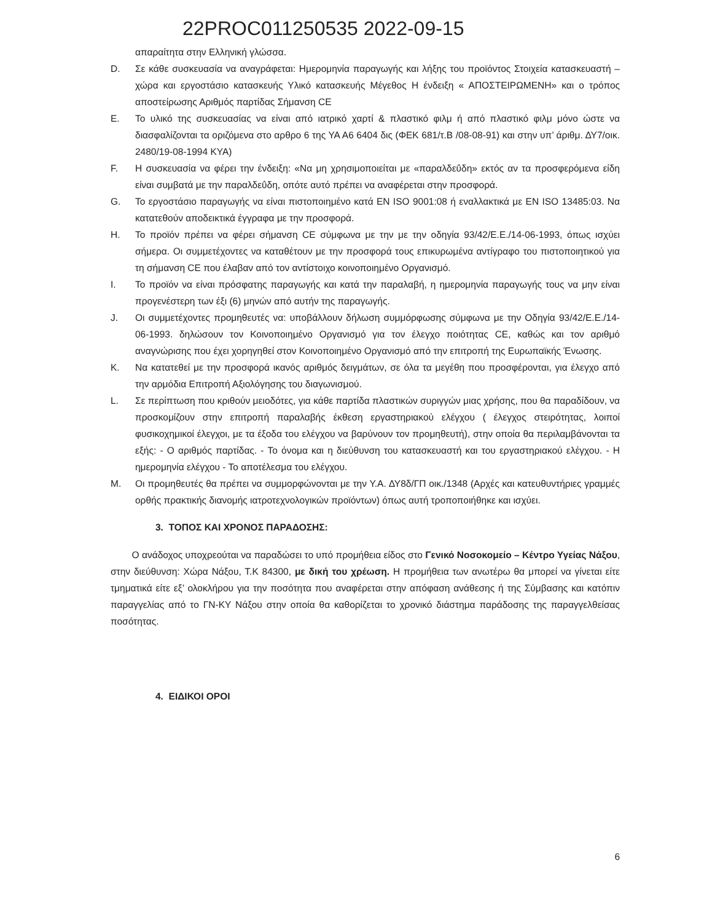22PROC011250535 2022-09-15
απαραίτητα στην Ελληνική γλώσσα.
D. Σε κάθε συσκευασία να αναγράφεται: Ημερομηνία παραγωγής και λήξης του προϊόντος Στοιχεία κατασκευαστή – χώρα και εργοστάσιο κατασκευής Υλικό κατασκευής Μέγεθος Η ένδειξη « ΑΠΟΣΤΕΙΡΩΜΕΝΗ» και ο τρόπος αποστείρωσης Αριθμός παρτίδας Σήμανση CE
E. Το υλικό της συσκευασίας να είναι από ιατρικό χαρτί & πλαστικό φιλμ ή από πλαστικό φιλμ μόνο ώστε να διασφαλίζονται τα οριζόμενα στο αρθρο 6 της ΥΑ Α6 6404 δις (ΦΕΚ 681/τ.Β /08-08-91) και στην υπ’ άριθμ. ΔΥ7/οικ. 2480/19-08-1994 ΚΥΑ)
F. Η συσκευασία να φέρει την ένδειξη: «Να μη χρησιμοποιείται με «παραλδεΰδη» εκτός αν τα προσφερόμενα είδη είναι συμβατά με την παραλδεΰδη, οπότε αυτό πρέπει να αναφέρεται στην προσφορά.
G. Το εργοστάσιο παραγωγής να είναι πιστοποιημένο κατά ΕΝ ISO 9001:08 ή εναλλακτικά με ΕΝ ISO 13485:03. Να κατατεθούν αποδεικτικά έγγραφα με την προσφορά.
H. Το προϊόν πρέπει να φέρει σήμανση CE σύμφωνα με την με την οδηγία 93/42/Ε.Ε./14-06-1993, όπως ισχύει σήμερα. Οι συμμετέχοντες να καταθέτουν με την προσφορά τους επικυρωμένα αντίγραφο του πιστοποιητικού για τη σήμανση CE που έλαβαν από τον αντίστοιχο κοινοποιημένο Οργανισμό.
I. Το προϊόν να είναι πρόσφατης παραγωγής και κατά την παραλαβή, η ημερομηνία παραγωγής τους να μην είναι προγενέστερη των έξι (6) μηνών από αυτήν της παραγωγής.
J. Οι συμμετέχοντες προμηθευτές να: υποβάλλουν δήλωση συμμόρφωσης σύμφωνα με την Οδηγία 93/42/Ε.Ε./14-06-1993. δηλώσουν τον Κοινοποιημένο Οργανισμό για τον έλεγχο ποιότητας CE, καθώς και τον αριθμό αναγνώρισης που έχει χορηγηθεί στον Κοινοποιημένο Οργανισμό από την επιτροπή της Ευρωπαϊκής Ένωσης.
K. Να κατατεθεί με την προσφορά ικανός αριθμός δειγμάτων, σε όλα τα μεγέθη που προσφέρονται, για έλεγχο από την αρμόδια Επιτροπή Αξιολόγησης του διαγωνισμού.
L. Σε περίπτωση που κριθούν μειοδότες, για κάθε παρτίδα πλαστικών συριγγών μιας χρήσης, που θα παραδίδουν, να προσκομίζουν στην επιτροπή παραλαβής έκθεση εργαστηριακού ελέγχου ( έλεγχος στειρότητας, λοιποί φυσικοχημικοί έλεγχοι, με τα έξοδα του ελέγχου να βαρύνουν τον προμηθευτή), στην οποία θα περιλαμβάνονται τα εξής: - Ο αριθμός παρτίδας. - Το όνομα και η διεύθυνση του κατασκευαστή και του εργαστηριακού ελέγχου. - Η ημερομηνία ελέγχου - Το αποτέλεσμα του ελέγχου.
M. Οι προμηθευτές θα πρέπει να συμμορφώνονται με την Υ.Α. ΔΥ8δ/ΓΠ οικ./1348 (Αρχές και κατευθυντήριες γραμμές ορθής πρακτικής διανομής ιατροτεχνολογικών προϊόντων) όπως αυτή τροποποιήθηκε και ισχύει.
3. ΤΟΠΟΣ ΚΑΙ ΧΡΟΝΟΣ ΠΑΡΑΔΟΣΗΣ:
Ο ανάδοχος υποχρεούται να παραδώσει το υπό προμήθεια είδος στο Γενικό Νοσοκομείο – Κέντρο Υγείας Νάξου, στην διεύθυνση: Χώρα Νάξου, Τ.Κ 84300, με δική του χρέωση. Η προμήθεια των ανωτέρω θα μπορεί να γίνεται είτε τμηματικά είτε εξ’ ολοκλήρου για την ποσότητα που αναφέρεται στην απόφαση ανάθεσης ή της Σύμβασης και κατόπιν παραγγελίας από το ΓΝ-ΚΥ Νάξου στην οποία θα καθορίζεται το χρονικό διάστημα παράδοσης της παραγγελθείσας ποσότητας.
4. ΕΙΔΙΚΟΙ ΟΡΟΙ
6